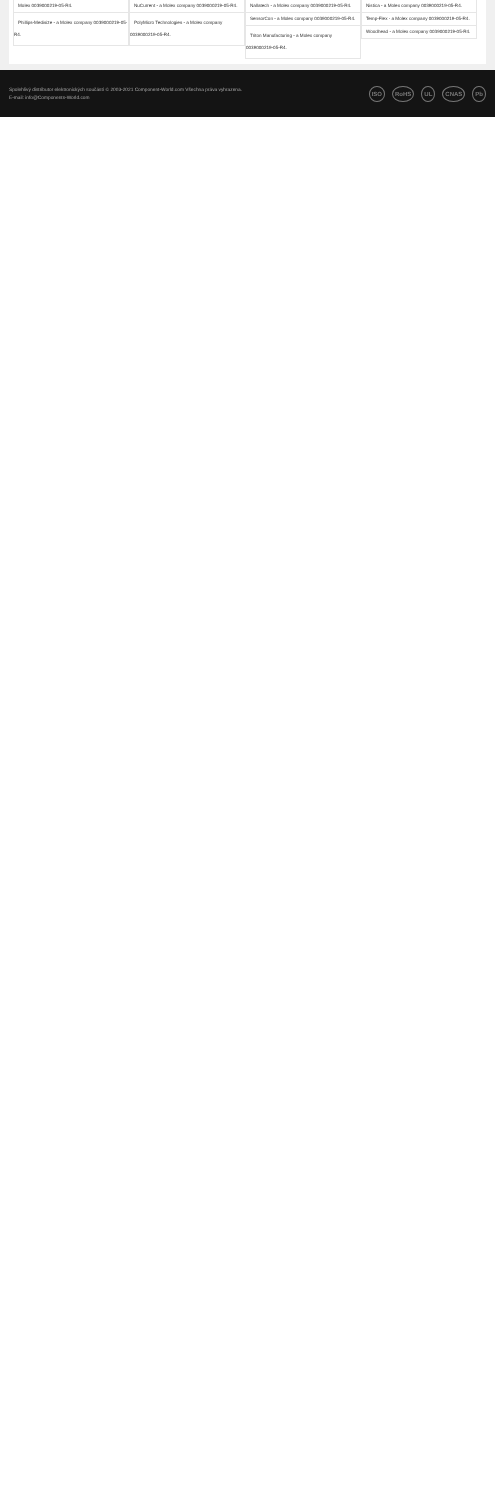Molex 0039000219-05-R4.
Phillips-Medisize - a Molex company 0039000219-05-R4.
NuCurrent - a Molex company 0039000219-05-R4.
PolyMicro Technologies - a Molex company 0039000219-05-R4.
Nallatech - a Molex company 0039000219-05-R4.
SensorCon - a Molex company 0039000219-05-R4.
Triton Manufacturing - a Molex company 0039000219-05-R4.
Nistica - a Molex company 0039000219-05-R4.
Temp-Flex - a Molex company 0039000219-05-R4.
Woodhead - a Molex company 0039000219-05-R4.
Spolehlivý distributor elektronických součástí © 2003-2021 Component-World.com Všechna práva vyhrazena.
E-mail: info@Components-World.com
ISO RoHS UL CNAS Pb